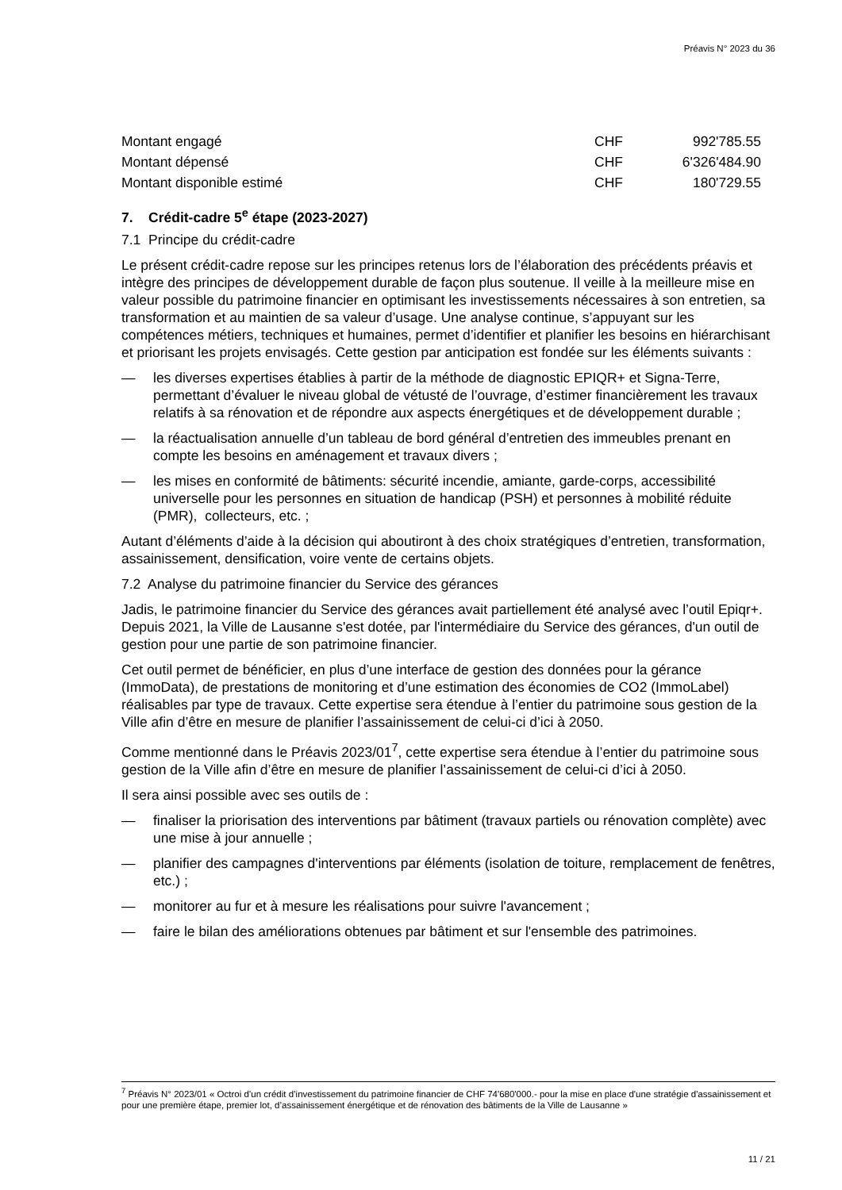Préavis N° 2023 du 36
| Montant engagé | CHF | 992'785.55 |
| Montant dépensé | CHF | 6'326'484.90 |
| Montant disponible estimé | CHF | 180'729.55 |
7. Crédit-cadre 5<sup>e</sup> étape (2023-2027)
7.1 Principe du crédit-cadre
Le présent crédit-cadre repose sur les principes retenus lors de l’élaboration des précédents préavis et intègre des principes de développement durable de façon plus soutenue. Il veille à la meilleure mise en valeur possible du patrimoine financier en optimisant les investissements nécessaires à son entretien, sa transformation et au maintien de sa valeur d’usage. Une analyse continue, s’appuyant sur les compétences métiers, techniques et humaines, permet d’identifier et planifier les besoins en hiérarchisant et priorisant les projets envisagés. Cette gestion par anticipation est fondée sur les éléments suivants :
— les diverses expertises établies à partir de la méthode de diagnostic EPIQR+ et Signa-Terre, permettant d’évaluer le niveau global de vétusté de l’ouvrage, d’estimer financièrement les travaux relatifs à sa rénovation et de répondre aux aspects énergétiques et de développement durable ;
— la réactualisation annuelle d’un tableau de bord général d’entretien des immeubles prenant en compte les besoins en aménagement et travaux divers ;
— les mises en conformité de bâtiments: sécurité incendie, amiante, garde-corps, accessibilité universelle pour les personnes en situation de handicap (PSH) et personnes à mobilité réduite (PMR), collecteurs, etc. ;
Autant d’éléments d’aide à la décision qui aboutiront à des choix stratégiques d’entretien, transformation, assainissement, densification, voire vente de certains objets.
7.2 Analyse du patrimoine financier du Service des gérances
Jadis, le patrimoine financier du Service des gérances avait partiellement été analysé avec l’outil Epiqr+. Depuis 2021, la Ville de Lausanne s'est dotée, par l'intermédiaire du Service des gérances, d'un outil de gestion pour une partie de son patrimoine financier.
Cet outil permet de bénéficier, en plus d’une interface de gestion des données pour la gérance (ImmoData), de prestations de monitoring et d’une estimation des économies de CO2 (ImmoLabel) réalisables par type de travaux. Cette expertise sera étendue à l’entier du patrimoine sous gestion de la Ville afin d’être en mesure de planifier l’assainissement de celui-ci d’ici à 2050.
Comme mentionné dans le Préavis 2023/01<sup>7</sup>, cette expertise sera étendue à l’entier du patrimoine sous gestion de la Ville afin d’être en mesure de planifier l’assainissement de celui-ci d’ici à 2050.
Il sera ainsi possible avec ses outils de :
— finaliser la priorisation des interventions par bâtiment (travaux partiels ou rénovation complète) avec une mise à jour annuelle ;
— planifier des campagnes d'interventions par éléments (isolation de toiture, remplacement de fenêtres, etc.) ;
— monitorer au fur et à mesure les réalisations pour suivre l'avancement ;
— faire le bilan des améliorations obtenues par bâtiment et sur l'ensemble des patrimoines.
<sup>7</sup> Préavis N° 2023/01 « Octroi d’un crédit d’investissement du patrimoine financier de CHF 74'680'000.- pour la mise en place d'une stratégie d'assainissement et pour une première étape, premier lot, d’assainissement énergétique et de rénovation des bâtiments de la Ville de Lausanne »
11 / 21